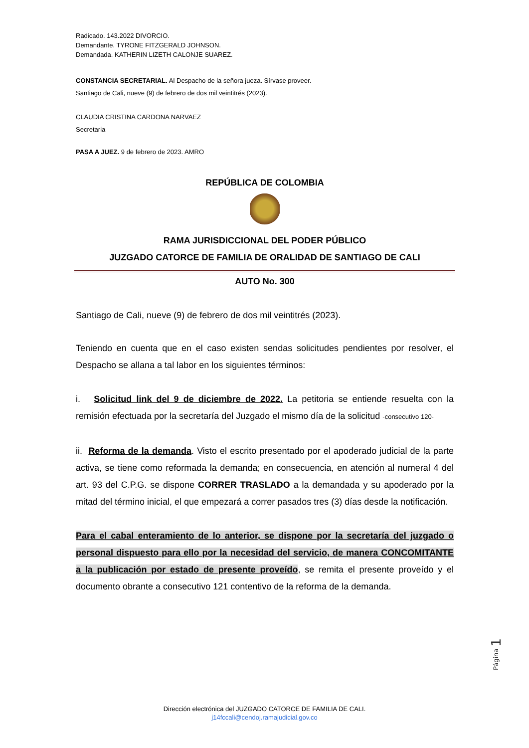Radicado. 143.2022 DIVORCIO.
Demandante. TYRONE FITZGERALD JOHNSON.
Demandada. KATHERIN LIZETH CALONJE SUAREZ.
CONSTANCIA SECRETARIAL. Al Despacho de la señora jueza. Sírvase proveer.
Santiago de Cali, nueve (9) de febrero de dos mil veintitrés (2023).
CLAUDIA CRISTINA CARDONA NARVAEZ
Secretaria
PASA A JUEZ. 9 de febrero de 2023. AMRO
REPÚBLICA DE COLOMBIA
RAMA JURISDICCIONAL DEL PODER PÚBLICO
JUZGADO CATORCE DE FAMILIA DE ORALIDAD DE SANTIAGO DE CALI
AUTO No. 300
Santiago de Cali, nueve (9) de febrero de dos mil veintitrés (2023).
Teniendo en cuenta que en el caso existen sendas solicitudes pendientes por resolver, el Despacho se allana a tal labor en los siguientes términos:
i. Solicitud link del 9 de diciembre de 2022. La petitoria se entiende resuelta con la remisión efectuada por la secretaría del Juzgado el mismo día de la solicitud -consecutivo 120-
ii. Reforma de la demanda. Visto el escrito presentado por el apoderado judicial de la parte activa, se tiene como reformada la demanda; en consecuencia, en atención al numeral 4 del art. 93 del C.P.G. se dispone CORRER TRASLADO a la demandada y su apoderado por la mitad del término inicial, el que empezará a correr pasados tres (3) días desde la notificación.
Para el cabal enteramiento de lo anterior, se dispone por la secretaría del juzgado o personal dispuesto para ello por la necesidad del servicio, de manera CONCOMITANTE a la publicación por estado de presente proveído, se remita el presente proveído y el documento obrante a consecutivo 121 contentivo de la reforma de la demanda.
Página 1
Dirección electrónica del JUZGADO CATORCE DE FAMILIA DE CALI.
j14fccali@cendoj.ramajudicial.gov.co